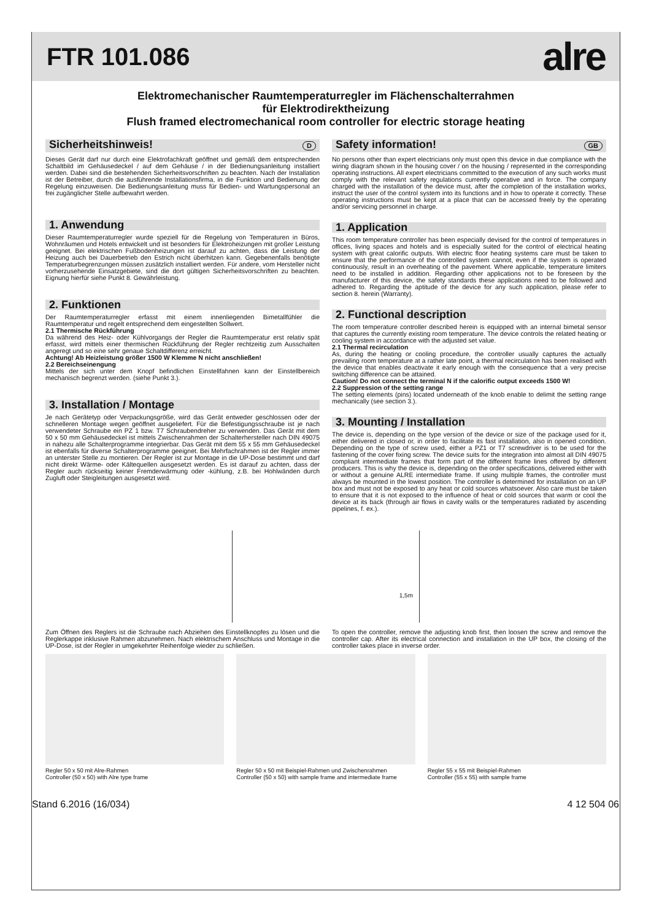FTR 101.086
alre
Elektromechanischer Raumtemperaturregler im Flächenschalterrahmen
für Elektrodirektheizung
Flush framed electromechanical room controller for electric storage heating
Sicherheitshinweis! D
Dieses Gerät darf nur durch eine Elektrofachkraft geöffnet und gemäß dem entsprechenden Schaltbild im Gehäusedeckel / auf dem Gehäuse / in der Bedienungsanleitung installiert werden. Dabei sind die bestehenden Sicherheitsvorschriften zu beachten. Nach der Installation ist der Betreiber, durch die ausführende Installationsfirma, in die Funktion und Bedienung der Regelung einzuweisen. Die Bedienungsanleitung muss für Bedien- und Wartungspersonal an frei zugänglicher Stelle aufbewahrt werden.
1. Anwendung
Dieser Raumtemperaturregler wurde speziell für die Regelung von Temperaturen in Büros, Wohnräumen und Hotels entwickelt und ist besonders für Elektroheizungen mit großer Leistung geeignet. Bei elektrischen Fußbodenheizungen ist darauf zu achten, dass die Leistung der Heizung auch bei Dauerbetrieb den Estrich nicht überhitzen kann. Gegebenenfalls benötigte Temperaturbegrenzungen müssen zusätzlich installiert werden. Für andere, vom Hersteller nicht vorherzusehende Einsatzgebiete, sind die dort gültigen Sicherheitsvorschriften zu beachten. Eignung hierfür siehe Punkt 8. Gewährleistung.
2. Funktionen
Der Raumtemperaturregler erfasst mit einem innenliegenden Bimetallfühler die Raumtemperatur und regelt entsprechend dem eingestellten Sollwert.
2.1 Thermische Rückführung
Da während des Heiz- oder Kühlvorgangs der Regler die Raumtemperatur erst relativ spät erfasst, wird mittels einer thermischen Rückführung der Regler rechtzeitig zum Ausschalten angeregt und so eine sehr genaue Schaltdifferenz erreicht.
Achtung! Ab Heizleistung größer 1500 W Klemme N nicht anschließen!
2.2 Bereichseinengung
Mittels der sich unter dem Knopf befindlichen Einstellfahnen kann der Einstellbereich mechanisch begrenzt werden. (siehe Punkt 3.).
3. Installation / Montage
Je nach Gerätetyp oder Verpackungsgröße, wird das Gerät entweder geschlossen oder der schnelleren Montage wegen geöffnet ausgeliefert. Für die Befestigungsschraube ist je nach verwendeter Schraube ein PZ 1 bzw. T7 Schraubendreher zu verwenden. Das Gerät mit dem 50 x 50 mm Gehäusedeckel ist mittels Zwischenrahmen der Schalterhersteller nach DIN 49075 in nahezu alle Schalterprogramme integrierbar. Das Gerät mit dem 55 x 55 mm Gehäusedeckel ist ebenfalls für diverse Schalterprogramme geeignet. Bei Mehrfachrahmen ist der Regler immer an unterster Stelle zu montieren. Der Regler ist zur Montage in die UP-Dose bestimmt und darf nicht direkt Wärme- oder Kältequellen ausgesetzt werden. Es ist darauf zu achten, dass der Regler auch rückseitig keiner Fremderwärmung oder -kühlung, z.B. bei Hohlwänden durch Zugluft oder Steigleitungen ausgesetzt wird.
Safety information! GB
No persons other than expert electricians only must open this device in due compliance with the wiring diagram shown in the housing cover / on the housing / represented in the corresponding operating instructions. All expert electricians committed to the execution of any such works must comply with the relevant safety regulations currently operative and in force. The company charged with the installation of the device must, after the completion of the installation works, instruct the user of the control system into its functions and in how to operate it correctly. These operating instructions must be kept at a place that can be accessed freely by the operating and/or servicing personnel in charge.
1. Application
This room temperature controller has been especially devised for the control of temperatures in offices, living spaces and hotels and is especially suited for the control of electrical heating system with great calorific outputs. With electric floor heating systems care must be taken to ensure that the performance of the controlled system cannot, even if the system is operated continuously, result in an overheating of the pavement. Where applicable, temperature limiters need to be installed in addition. Regarding other applications not to be foreseen by the manufacturer of this device, the safety standards these applications need to be followed and adhered to. Regarding the aptitude of the device for any such application, please refer to section 8. herein (Warranty).
2. Functional description
The room temperature controller described herein is equipped with an internal bimetal sensor that captures the currently existing room temperature. The device controls the related heating or cooling system in accordance with the adjusted set value.
2.1 Thermal recirculation
As, during the heating or cooling procedure, the controller usually captures the actually prevailing room temperature at a rather late point, a thermal recirculation has been realised with the device that enables deactivate it early enough with the consequence that a very precise switching difference can be attained.
Caution! Do not connect the terminal N if the calorific output exceeds 1500 W!
2.2 Suppression of the setting range
The setting elements (pins) located underneath of the knob enable to delimit the setting range mechanically (see section 3.).
3. Mounting / Installation
The device is, depending on the type version of the device or size of the package used for it, either delivered in closed or, in order to facilitate its fast installation, also in opened condition. Depending on the type of screw used, either a PZ1 or T7 screwdriver is to be used for the fastening of the cover fixing screw. The device suits for the integration into almost all DIN 49075 compliant intermediate frames that form part of the different frame lines offered by different producers. This is why the device is, depending on the order specifications, delivered either with or without a genuine ALRE intermediate frame. If using multiple frames, the controller must always be mounted in the lowest position. The controller is determined for installation on an UP box and must not be exposed to any heat or cold sources whatsoever. Also care must be taken to ensure that it is not exposed to the influence of heat or cold sources that warm or cool the device at its back (through air flows in cavity walls or the temperatures radiated by ascending pipelines, f. ex.).
1,5m
Zum Öffnen des Reglers ist die Schraube nach Abziehen des Einstellknopfes zu lösen und die Reglerkappe inklusive Rahmen abzunehmen. Nach elektrischem Anschluss und Montage in die UP-Dose, ist der Regler in umgekehrter Reihenfolge wieder zu schließen.
To open the controller, remove the adjusting knob first, then loosen the screw and remove the controller cap. After its electrical connection and installation in the UP box, the closing of the controller takes place in inverse order.
Regler 50 x 50 mit Alre-Rahmen
Controller (50 x 50) with Alre type frame
Regler 50 x 50 mit Beispiel-Rahmen und Zwischenrahmen
Controller (50 x 50) with sample frame and intermediate frame
Regler 55 x 55 mit Beispiel-Rahmen
Controller (55 x 55) with sample frame
Stand 6.2016 (16/034) 4 12 504 06